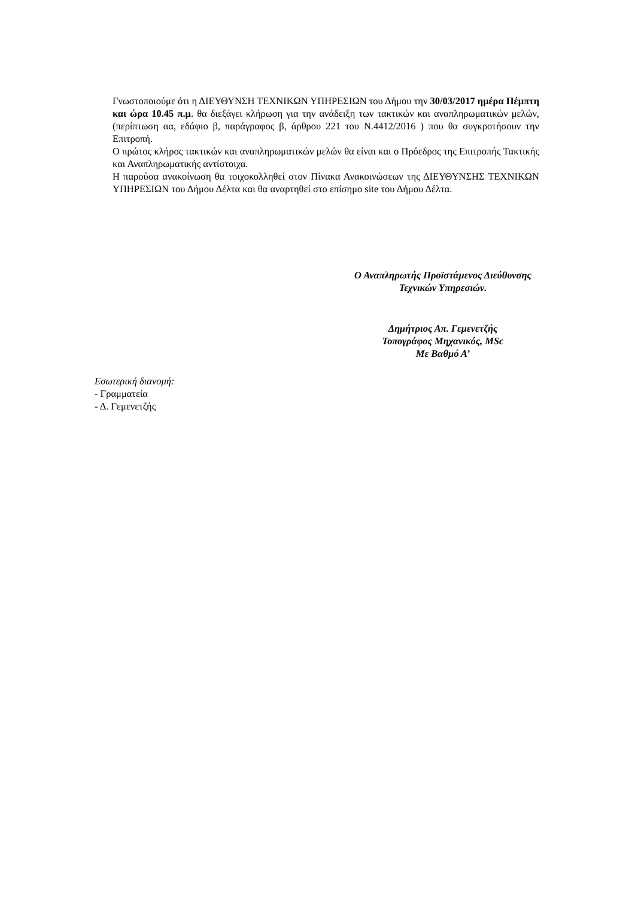Γνωστοποιούμε ότι η ΔΙΕΥΘΥΝΣΗ ΤΕΧΝΙΚΩΝ ΥΠΗΡΕΣΙΩΝ του Δήμου την 30/03/2017 ημέρα Πέμπτη και ώρα 10.45 π.μ. θα διεξάγει κλήρωση για την ανάδειξη των τακτικών και αναπληρωματικών μελών, (περίπτωση αα, εδάφιο β, παράγραφος β, άρθρου 221 του Ν.4412/2016 ) που θα συγκροτήσουν την Επιτροπή.
Ο πρώτος κλήρος τακτικών και αναπληρωματικών μελών θα είναι και ο Πρόεδρος της Επιτροπής Τακτικής και Αναπληρωματικής αντίστοιχα.
Η παρούσα ανακοίνωση θα τοιχοκολληθεί στον Πίνακα Ανακοινώσεων της ΔΙΕΥΘΥΝΣΗΣ ΤΕΧΝΙΚΩΝ ΥΠΗΡΕΣΙΩΝ του Δήμου Δέλτα και θα αναρτηθεί στο επίσημο site του Δήμου Δέλτα.
Ο Αναπληρωτής Προϊστάμενος Διεύθυνσης
Τεχνικών Υπηρεσιών.
Δημήτριος Απ. Γεμενετζής
Τοπογράφος Μηχανικός, MSc
Με Βαθμό Α’
Εσωτερική διανομή:
- Γραμματεία
- Δ. Γεμενετζής